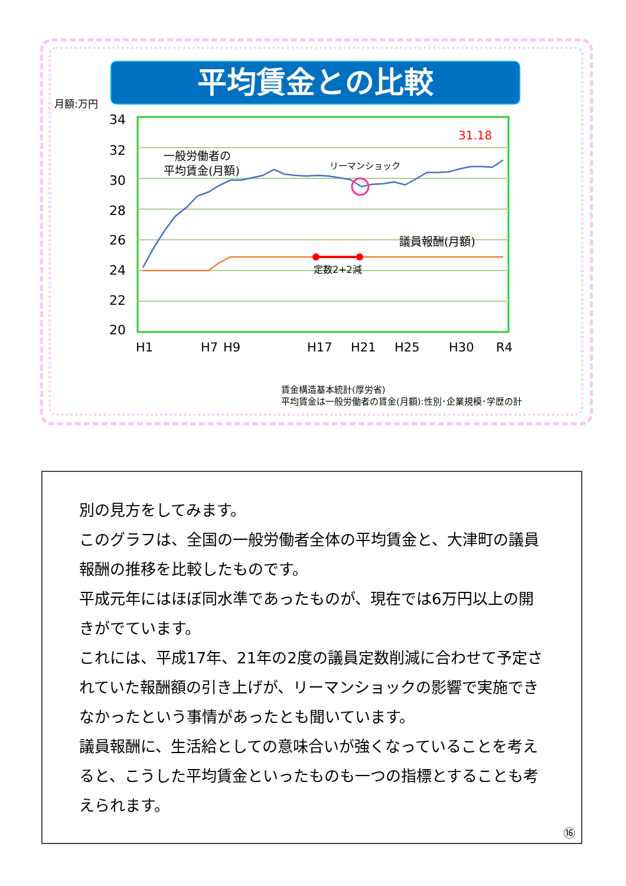平均賃金との比較
月額:万円
34
32
30
28
26
24
22
20
H1
H7
H9
H17
H21
H25
H30
R4
一般労働者の
平均賃金(月額)
リーマンショック
議員報酬(月額)
定数2+2減
31.18
賃金構造基本統計(厚労省)
平均賃金は一般労働者の賃金(月額):性別･企業規模･学歴の計
別の見方をしてみます。
このグラフは、全国の一般労働者全体の平均賃金と、大津町の議員報酬の推移を比較したものです。
平成元年にはほぼ同水準であったものが、現在では6万円以上の開きがでています。
これには、平成17年、21年の2度の議員定数削減に合わせて予定されていた報酬額の引き上げが、リーマンショックの影響で実施できなかったという事情があったとも聞いています。
議員報酬に、生活給としての意味合いが強くなっていることを考えると、こうした平均賃金といったものも一つの指標とすることも考えられます。
⑯